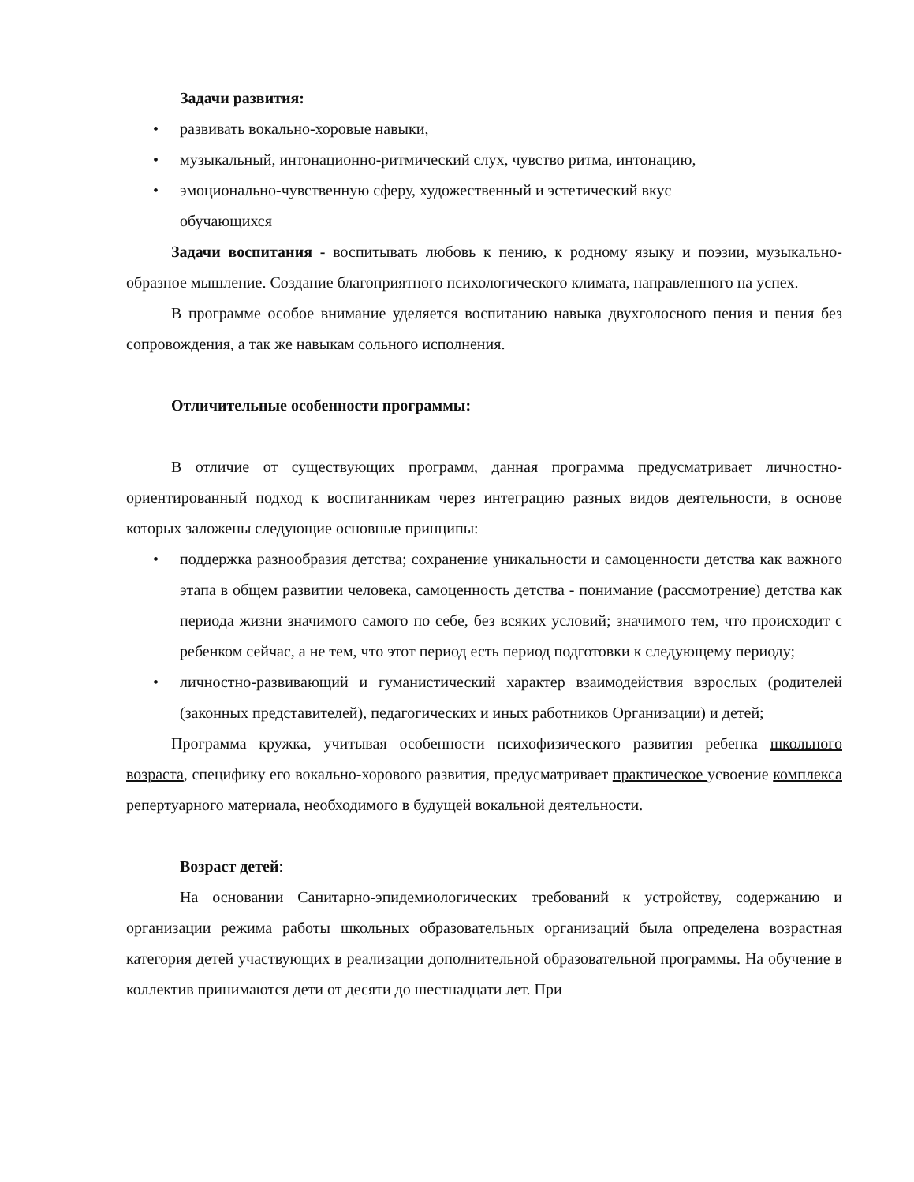Задачи развития:
• развивать вокально-хоровые навыки,
• музыкальный, интонационно-ритмический слух, чувство ритма, интонацию,
• эмоционально-чувственную сферу, художественный и эстетический вкус
обучающихся
Задачи воспитания - воспитывать любовь к пению, к родному языку и поэзии, музыкально-образное мышление. Создание благоприятного психологического климата, направленного на успех.
В программе особое внимание уделяется воспитанию навыка двухголосного пения и пения без сопровождения, а так же навыкам сольного исполнения.
Отличительные особенности программы:
В отличие от существующих программ, данная программа предусматривает личностно-ориентированный подход к воспитанникам через интеграцию разных видов деятельности, в основе которых заложены следующие основные принципы:
• поддержка разнообразия детства; сохранение уникальности и самоценности детства как важного этапа в общем развитии человека, самоценность детства - понимание (рассмотрение) детства как периода жизни значимого самого по себе, без всяких условий; значимого тем, что происходит с ребенком сейчас, а не тем, что этот период есть период подготовки к следующему периоду;
• личностно-развивающий и гуманистический характер взаимодействия взрослых (родителей (законных представителей), педагогических и иных работников Организации) и детей;
Программа кружка, учитывая особенности психофизического развития ребенка школьного возраста, специфику его вокально-хорового развития, предусматривает практическое усвоение комплекса репертуарного материала, необходимого в будущей вокальной деятельности.
Возраст детей:
На основании Санитарно-эпидемиологических требований к устройству, содержанию и организации режима работы школьных образовательных организаций была определена возрастная категория детей участвующих в реализации дополнительной образовательной программы. На обучение в коллектив принимаются дети от десяти до шестнадцати лет. При